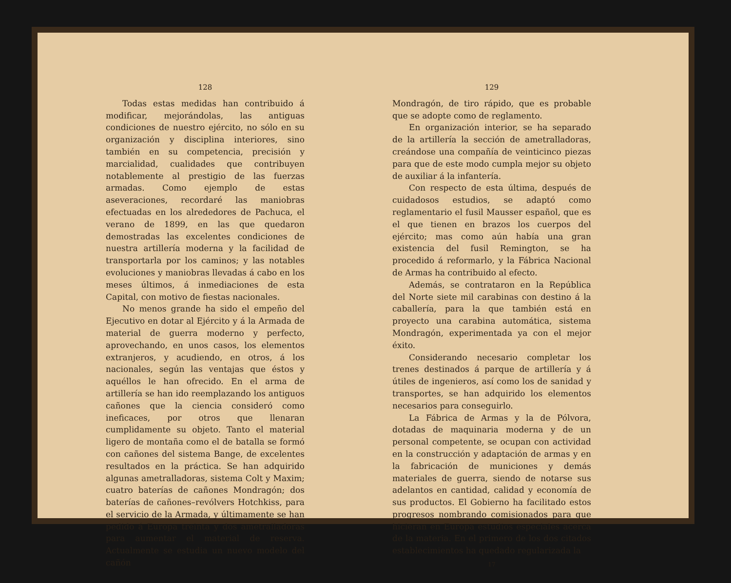128
Todas estas medidas han contribuido á modificar, mejorándolas, las antiguas condiciones de nuestro ejército, no sólo en su organización y disciplina interiores, sino también en su competencia, precisión y marcialidad, cualidades que contribuyen notablemente al prestigio de las fuerzas armadas. Como ejemplo de estas aseveraciones, recordaré las maniobras efectuadas en los alrededores de Pachuca, el verano de 1899, en las que quedaron demostradas las excelentes condiciones de nuestra artillería moderna y la facilidad de transportarla por los caminos; y las notables evoluciones y maniobras llevadas á cabo en los meses últimos, á inmediaciones de esta Capital, con motivo de fiestas nacionales.
No menos grande ha sido el empeño del Ejecutivo en dotar al Ejército y á la Armada de material de guerra moderno y perfecto, aprovechando, en unos casos, los elementos extranjeros, y acudiendo, en otros, á los nacionales, según las ventajas que éstos y aquéllos le han ofrecido. En el arma de artillería se han ido reemplazando los antiguos cañones que la ciencia consideró como ineficaces, por otros que llenaran cumplidamente su objeto. Tanto el material ligero de montaña como el de batalla se formó con cañones del sistema Bange, de excelentes resultados en la práctica. Se han adquirido algunas ametralladoras, sistema Colt y Maxim; cuatro baterías de cañones Mondragón; dos baterías de cañones–revólvers Hotchkiss, para el servicio de la Armada, y últimamente se han pedido á Europa treinta y dos ametralladoras para aumentar el material de reserva. Actualmente se estudia un nuevo modelo del cañón
129
Mondragón, de tiro rápido, que es probable que se adopte como de reglamento.
En organización interior, se ha separado de la artillería la sección de ametralladoras, creándose una compañía de veinticinco piezas para que de este modo cumpla mejor su objeto de auxiliar á la infantería.
Con respecto de esta última, después de cuidadosos estudios, se adaptó como reglamentario el fusil Mausser español, que es el que tienen en brazos los cuerpos del ejército; mas como aún había una gran existencia del fusil Remington, se ha procedido á reformarlo, y la Fábrica Nacional de Armas ha contribuido al efecto.
Además, se contrataron en la República del Norte siete mil carabinas con destino á la caballería, para la que también está en proyecto una carabina automática, sistema Mondragón, experimentada ya con el mejor éxito.
Considerando necesario completar los trenes destinados á parque de artillería y á útiles de ingenieros, así como los de sanidad y transportes, se han adquirido los elementos necesarios para conseguirlo.
La Fábrica de Armas y la de Pólvora, dotadas de maquinaria moderna y de un personal competente, se ocupan con actividad en la construcción y adaptación de armas y en la fabricación de municiones y demás materiales de guerra, siendo de notarse sus adelantos en cantidad, calidad y economía de sus productos. El Gobierno ha facilitado estos progresos nombrando comisionados para que hicieran en Europa estudios especiales acerca de la materia. En el primero de los dos citados establecimientos ha quedado regularizada la
17